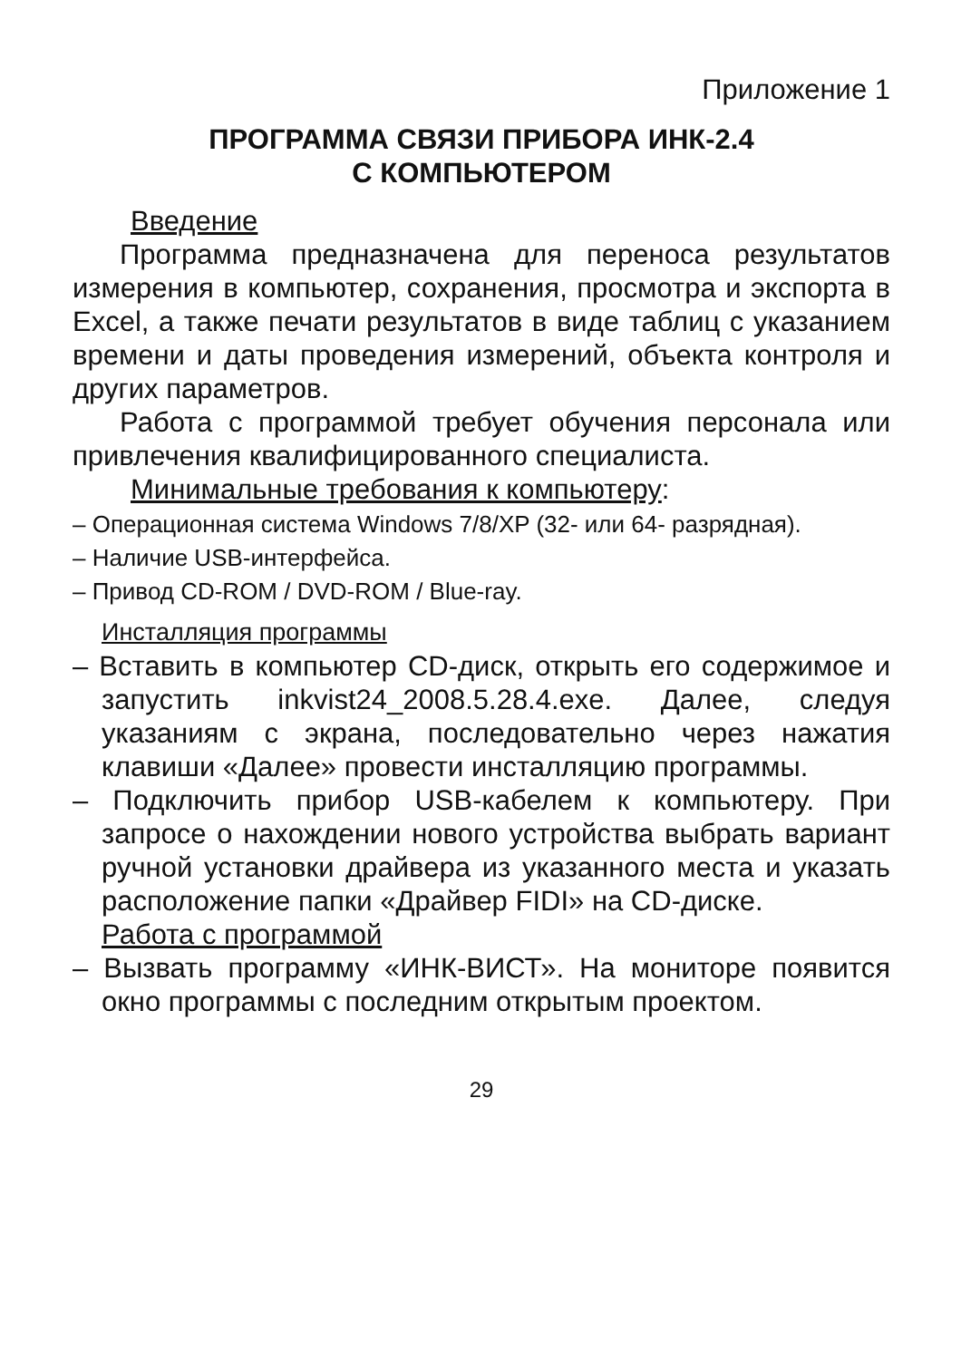Приложение 1
ПРОГРАММА СВЯЗИ ПРИБОРА ИНК-2.4
С КОМПЬЮТЕРОМ
Введение
Программа предназначена для переноса результатов измерения в компьютер, сохранения, просмотра и экспорта в Excel, а также печати результатов в виде таблиц с указанием времени и даты проведения измерений, объекта контроля и других параметров.
Работа с программой требует обучения персонала или привлечения квалифицированного специалиста.
Минимальные требования к компьютеру:
– Операционная система Windows 7/8/XP (32- или 64- разрядная).
– Наличие USB-интерфейса.
– Привод CD-ROM / DVD-ROM / Blue-ray.
Инсталляция программы
– Вставить в компьютер CD-диск, открыть его содержимое и запустить inkvist24_2008.5.28.4.exe. Далее, следуя указаниям с экрана, последовательно через нажатия клавиши «Далее» провести инсталляцию программы.
– Подключить прибор USB-кабелем к компьютеру. При запросе о нахождении нового устройства выбрать вариант ручной установки драйвера из указанного места и указать расположение папки «Драйвер FIDI» на CD-диске.
Работа с программой
– Вызвать программу «ИНК-ВИСТ». На мониторе появится окно программы с последним открытым проектом.
29